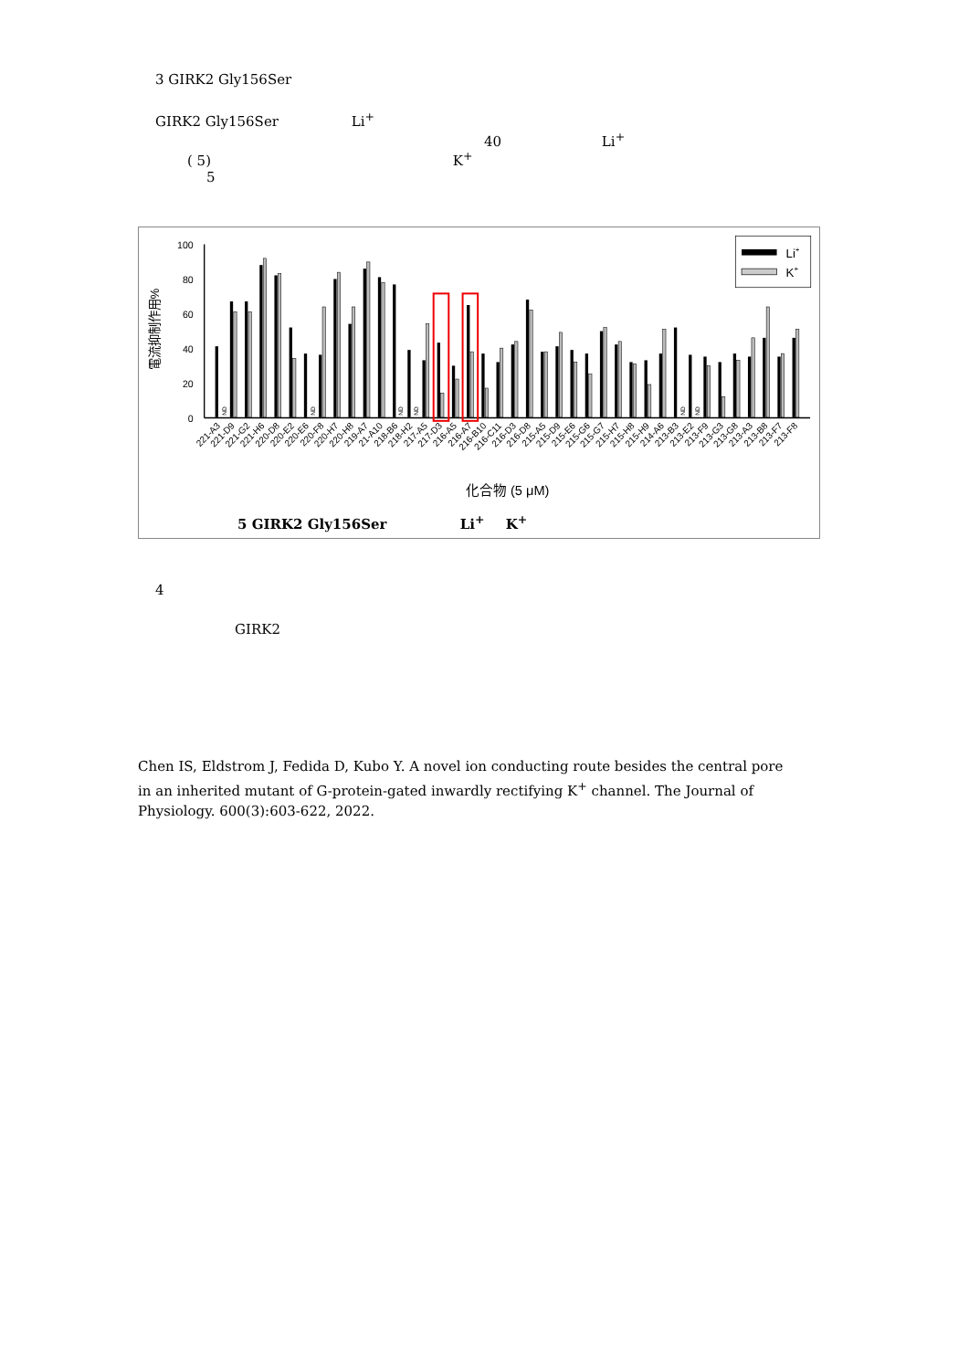3 GIRK2 Gly156Ser
GIRK2 Gly156Ser Li<sup>+</sup>
40 Li<sup>+</sup>
( 5) K<sup>+</sup>
5
100
80
60
40
20
0
電流抑制作用%
ND
ND
ND
ND
ND
ND
221-A3
221-D9
221-G2
221-H6
220-D8
220-E2
220-E6
220-F8
220-H7
220-H8
219-A7
21-A10
218-B6
218-H2
217-A5
217-D3
216-A5
216-A7
216-B10
216-C11
216-D3
216-D8
215-A5
215-D9
215-E6
215-G6
215-G7
215-H7
215-H8
215-H9
214-A6
213-B3
213-E2
213-F9
213-G3
213-G8
213-A3
213-B8
213-F7
213-F8
化合物 (5 μM)
Li+
K+
5 GIRK2 Gly156Ser Li<sup>+</sup> K<sup>+</sup>
4
GIRK2
Chen IS, Eldstrom J, Fedida D, Kubo Y. A novel ion conducting route besides the central pore in an inherited mutant of G-protein-gated inwardly rectifying K<sup>+</sup> channel. The Journal of Physiology. 600(3):603-622, 2022.